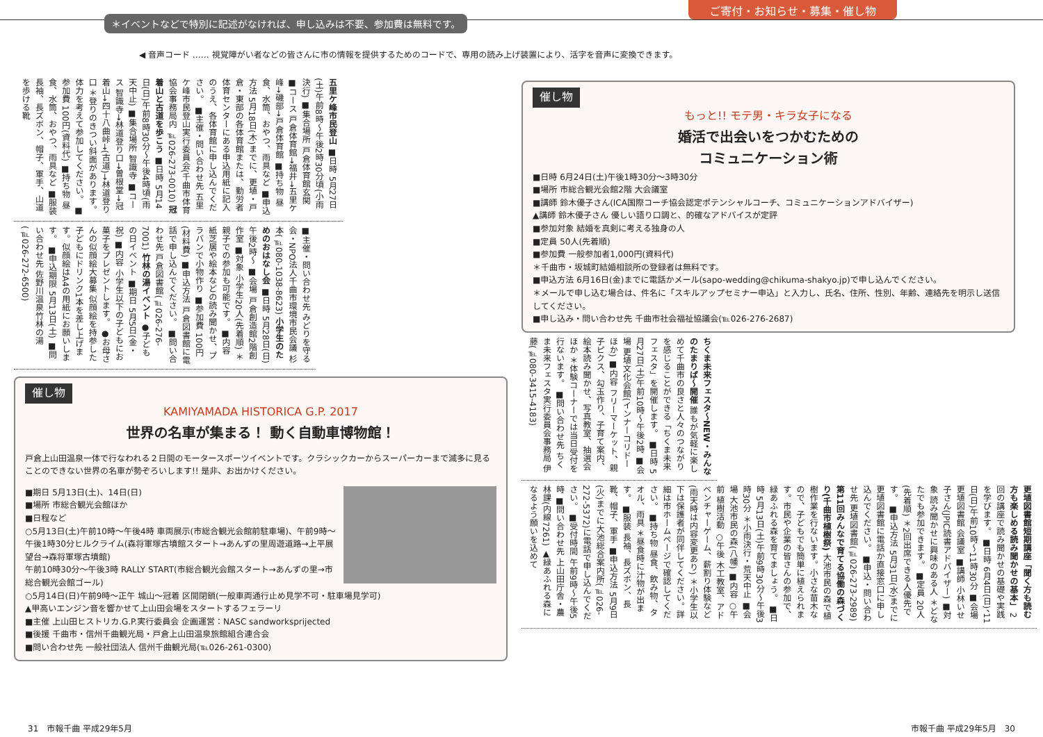＊イベントなどで特別に記述がなければ、申し込みは不要、参加費は無料です。
ご寄付・お知らせ・募集・催し物
◀ 音声コード …… 視覚障がい者などの皆さんに市の情報を提供するためのコードで、専用の読み上げ装置により、活字を音声に変換できます。
五里ケ峰市民登山 ■日時 5月27日(土)午前8時～午後2時30分頃(小雨決行) ■集合場所 戸倉体育館玄関 ■コース 戸倉体育館→福井→五里ケ峰→磯部→戸倉体育館 ■持ち物 昼食、水筒、おやつ、雨具など ■申込方法 5月18日(木)までに、更埴・戸倉・東部の各体育館または、勤労者体育センターにある申込用紙に記入のうえ、各体育館に申し込んでください。 ■主催・問い合わせ先 五里ケ峰市民登山実行委員会(千曲市体育協会事務局内 ℡026-273-0010) 冠着山と古道を歩こう ■日時 5月14日(日)午前8時30分～午後4時頃(雨天中止) ■集合場所 智識寺 ■コース 智識寺→林道登り口→曽根堂→冠着山→四十八曲峠→(古道)→林道登り口 ＊登りのきつい斜面があります。体力を考えて参加してください。 ■参加費 100円(資料代) ■持ち物 昼食、水筒、おやつ、雨具など ■服装 長袖、長ズボン、帽子、軍手、山道を歩ける靴
■主催・問い合わせ先 みどりを守る会・NPO法人千曲市環境市民会議 杉本(℡080-1038-8623) 小学生のためのおはなし会 ■日時 5月28日(日)午後2時～ ■会場 戸倉創造館2階創作室 ■対象 小学生20人(先着順) ＊親子での参加も可能です。 ■内容 紙芝居や絵本などの読み聞かせ、プラバンで小物作り ■参加費 100円(材料費) ■申込方法 戸倉図書館に電話で申し込んでください。 ■問い合わせ先 戸倉図書館(℡026-276-7001) 竹林の湯イベント ●子どもの日イベント ■期日 5月5日(金・祝) ■内容 小学生以下の子どもにお菓子をプレゼントします。 ●お母さんの似顔絵大募集 似顔絵を持参した子どもにドリンク1本を差し上げます。似顔絵はA4の用紙にお願いします。 ■申込期限 5月13日(土) ■問い合わせ先 佐野川温泉竹林の湯(℡026-272-6500)
催し物
KAMIYAMADA HISTORICA G.P. 2017
世界の名車が集まる！ 動く自動車博物館！
戸倉上山田温泉一体で行なわれる２日間のモータースポーツイベントです。クラシックカーからスーパーカーまで滅多に見ることのできない世界の名車が勢ぞろいします!! 是非、お出かけください。
■期日 5月13日(土)、14日(日)
■場所 市総合観光会館ほか
■日程など
○5月13日(土)午前10時～午後4時 車両展示(市総合観光会館前駐車場)、午前9時～午後1時30分ヒルクライム(森将軍塚古墳館スタート→あんずの里周遊道路→上平展望台→森将軍塚古墳館)
午前10時30分～午後3時 RALLY START(市総合観光会館スタート→あんずの里→市総合観光会館ゴール)
○5月14日(日)午前9時～正午 城山～冠着 区間閉鎖(一般車両通行止め見学不可・駐車場見学可)
▲甲高いエンジン音を響かせて上山田会場をスタートするフェラーリ
■主催 上山田ヒストリカ.G.P.実行委員会 企画運営：NASC sandworksprijected
■後援 千曲市・信州千曲観光局・戸倉上山田温泉旅館組合連合会
■問い合わせ先 一般社団法人 信州千曲観光局(℡026-261-0300)
催し物
もっと!! モテ男・キラ女子になる
婚活で出会いをつかむための
コミュニケーション術
■日時 6月24日(土)午後1時30分～3時30分
■場所 市総合観光会館2階 大会議室
■講師 鈴木優子さん(ICA国際コーチ協会認定ポテンシャルコーチ、コミュニケーションアドバイザー)
▲講師 鈴木優子さん 優しい語り口調と、的確なアドバイスが定評
■参加対象 結婚を真剣に考える独身の人
■定員 50人(先着順)
■参加費 一般参加者1,000円(資料代)
＊千曲市・坂城町結婚相談所の登録者は無料です。
■申込方法 6月16日(金)までに電話かメール(sapo-wedding@chikuma-shakyo.jp)で申し込んでください。
＊メールで申し込む場合は、件名に「スキルアップセミナー申込」と入力し、氏名、住所、性別、年齢、連絡先を明示し送信してください。
■申し込み・問い合わせ先 千曲市社会福祉協議会(℡026-276-2687)
ちくま未来フェスタ～NEW・みんなのたまりば～開催 誰もが気軽に楽しめて千曲市の良さと人々のつながりを感じることができる「ちくま未来フェスタ」を開催します。 ■日時 5月27日(土)午前10時～午後2時 ■会場 更埴文化会館(インナーコリドーほか) ■内容 フリーマーケット、親子ピクス、勾玉作り、子育て案内、絵本読み聞かせ、写真教室、抽選会ほか ＊体験コーナーでは当日受付を行ないます。 ■問い合わせ先 ちくま未来フェスタ実行委員会事務局 伊藤(℡080-3415-4183)
更埴図書館短期講座「聞く方も読む方も楽しめる読み聞かせの基本」 2回の講座で読み聞かせの基礎や実践を学びます。 ■日時 6月4日(日)、11日(日)午前10時～11時30分 ■会場 更埴図書館 会議室 ■講師 小林いせ子さん(JPIC読書アドバイザー) ■対象 読み聞かせに興味のある人 ＊どなたでも参加できます。 ■定員 20人(先着順) ＊2回出席できる人優先です。 ■申込方法 5月31日(水)までに更埴図書館に電話か直接窓口に申し込んでください。 ■申込・問い合わせ先 更埴図書館(℡026-273-2989) 第11回みんなで育てる協働の森づくり(千曲市植樹祭) 大池市民の森で植樹作業を行ないます。小さな苗木なので、子どもでも簡単に植えられます。市民や企業の皆さんの参加で、緑あふれる森を育てましょう。 ■日時 5月13日(土)午前9時30分～午後3時30分 ＊小雨決行・荒天中止 ■会場 大池市民の森(八幡) ■内容 ○午前 植樹活動 ○午後 木工教室、アドベンチャーゲーム、薪割り体験など(雨天時は内容変更あり) ＊小学生以下は保護者が同伴してください。詳細は市ホームページで確認してください。 ■持ち物 昼食、飲み物、タオル、雨具 ＊昼食時に汁物が出ます。 ■服装 長袖、長ズボン、長靴、帽子、軍手 ■申込方法 5月9日(火)までに大池総合案内所(℡026-272-5372)に電話で申し込んでください。 ■受付時間 午前9時～午後5時 ■問い合わせ先 上山田庁舎・農林課(内線7261) ▲緑あふれる森になるよう願いを込めて
31　市報千曲 平成29年5月 市報千曲 平成29年5月　30